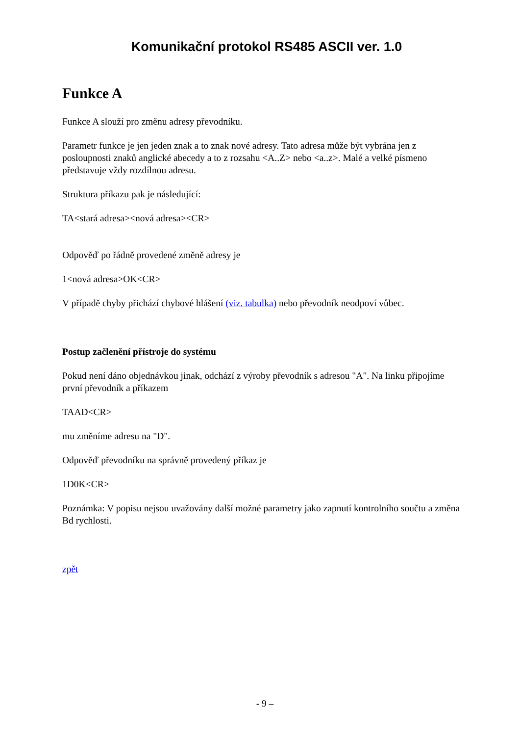Komunikační protokol RS485 ASCII ver. 1.0
Funkce A
Funkce A slouží pro změnu adresy převodníku.
Parametr funkce je jen jeden znak a to znak nové adresy. Tato adresa může být vybrána jen z posloupnosti znaků anglické abecedy a to z rozsahu <A..Z> nebo <a..z>. Malé a velké písmeno představuje vždy rozdílnou adresu.
Struktura příkazu pak je následující:
TA<stará adresa><nová adresa><CR>
Odpověď po řádně provedené změně adresy je
1<nová adresa>OK<CR>
V případě chyby přichází chybové hlášení (viz. tabulka) nebo převodník neodpoví vůbec.
Postup začlenění přístroje do systému
Pokud není dáno objednávkou jinak, odchází z výroby převodník s adresou "A". Na linku připojíme první převodník a příkazem
TAAD<CR>
mu změníme adresu na "D".
Odpověď převodníku na správně provedený příkaz je
1D0K<CR>
Poznámka: V popisu nejsou uvažovány další možné parametry jako zapnutí kontrolního součtu a změna Bd rychlosti.
zpět
- 9 –